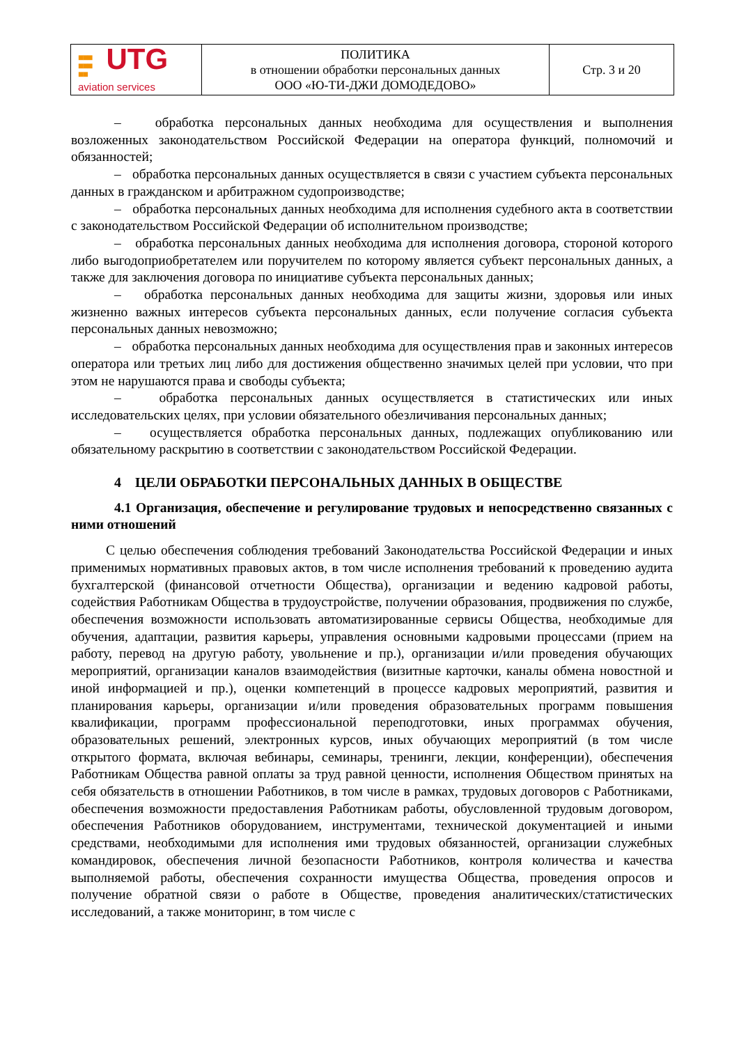| ■■■ ■■■ ■■ UTG aviation services | ПОЛИТИКА в отношении обработки персональных данных ООО «Ю-ТИ-ДЖИ ДОМОДЕДОВО» | Стр. 3 и 20 |
– обработка персональных данных необходима для осуществления и выполнения возложенных законодательством Российской Федерации на оператора функций, полномочий и обязанностей;
– обработка персональных данных осуществляется в связи с участием субъекта персональных данных в гражданском и арбитражном судопроизводстве;
– обработка персональных данных необходима для исполнения судебного акта в соответствии с законодательством Российской Федерации об исполнительном производстве;
– обработка персональных данных необходима для исполнения договора, стороной которого либо выгодоприобретателем или поручителем по которому является субъект персональных данных, а также для заключения договора по инициативе субъекта персональных данных;
– обработка персональных данных необходима для защиты жизни, здоровья или иных жизненно важных интересов субъекта персональных данных, если получение согласия субъекта персональных данных невозможно;
– обработка персональных данных необходима для осуществления прав и законных интересов оператора или третьих лиц либо для достижения общественно значимых целей при условии, что при этом не нарушаются права и свободы субъекта;
– обработка персональных данных осуществляется в статистических или иных исследовательских целях, при условии обязательного обезличивания персональных данных;
– осуществляется обработка персональных данных, подлежащих опубликованию или обязательному раскрытию в соответствии с законодательством Российской Федерации.
4 ЦЕЛИ ОБРАБОТКИ ПЕРСОНАЛЬНЫХ ДАННЫХ В ОБЩЕСТВЕ
4.1 Организация, обеспечение и регулирование трудовых и непосредственно связанных с ними отношений
С целью обеспечения соблюдения требований Законодательства Российской Федерации и иных применимых нормативных правовых актов, в том числе исполнения требований к проведению аудита бухгалтерской (финансовой отчетности Общества), организации и ведению кадровой работы, содействия Работникам Общества в трудоустройстве, получении образования, продвижения по службе, обеспечения возможности использовать автоматизированные сервисы Общества, необходимые для обучения, адаптации, развития карьеры, управления основными кадровыми процессами (прием на работу, перевод на другую работу, увольнение и пр.), организации и/или проведения обучающих мероприятий, организации каналов взаимодействия (визитные карточки, каналы обмена новостной и иной информацией и пр.), оценки компетенций в процессе кадровых мероприятий, развития и планирования карьеры, организации и/или проведения образовательных программ повышения квалификации, программ профессиональной переподготовки, иных программах обучения, образовательных решений, электронных курсов, иных обучающих мероприятий (в том числе открытого формата, включая вебинары, семинары, тренинги, лекции, конференции), обеспечения Работникам Общества равной оплаты за труд равной ценности, исполнения Обществом принятых на себя обязательств в отношении Работников, в том числе в рамках, трудовых договоров с Работниками, обеспечения возможности предоставления Работникам работы, обусловленной трудовым договором, обеспечения Работников оборудованием, инструментами, технической документацией и иными средствами, необходимыми для исполнения ими трудовых обязанностей, организации служебных командировок, обеспечения личной безопасности Работников, контроля количества и качества выполняемой работы, обеспечения сохранности имущества Общества, проведения опросов и получение обратной связи о работе в Обществе, проведения аналитических/статистических исследований, а также мониторинг, в том числе с